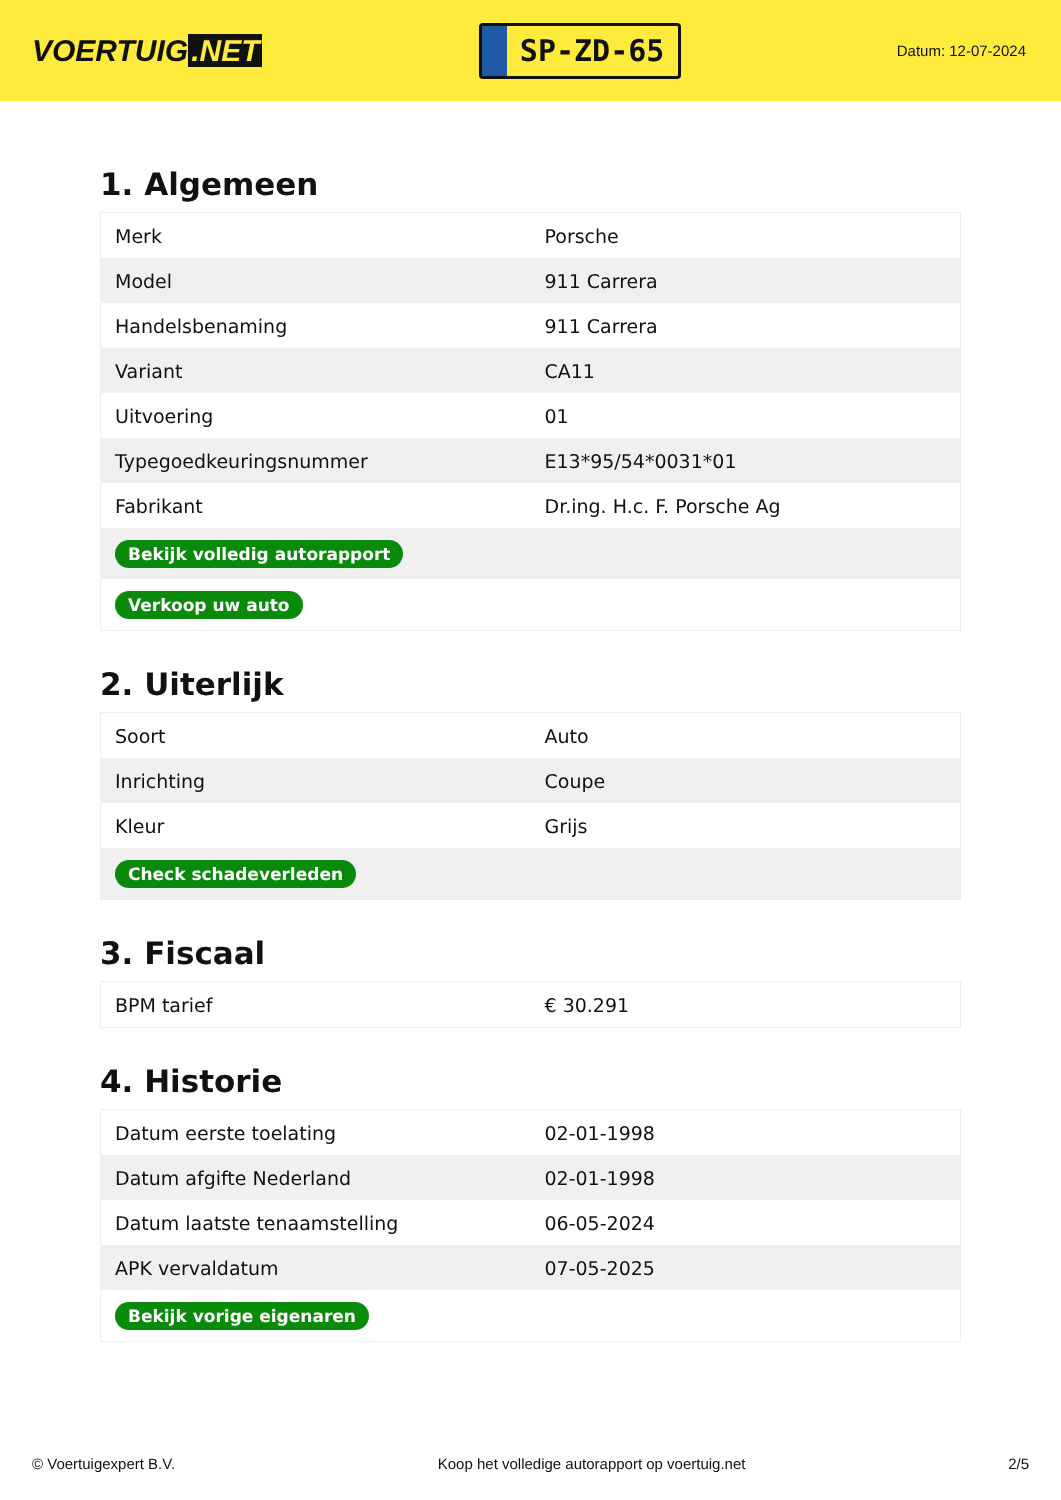VOERTUIG.NET
SP-ZD-65
Datum: 12-07-2024
1. Algemeen
| Merk | Porsche |
| Model | 911 Carrera |
| Handelsbenaming | 911 Carrera |
| Variant | CA11 |
| Uitvoering | 01 |
| Typegoedkeuringsnummer | E13*95/54*0031*01 |
| Fabrikant | Dr.ing. H.c. F. Porsche Ag |
| Bekijk volledig autorapport | |
| Verkoop uw auto | |
2. Uiterlijk
| Soort | Auto |
| Inrichting | Coupe |
| Kleur | Grijs |
| Check schadeverleden | |
3. Fiscaal
| BPM tarief | € 30.291 |
4. Historie
| Datum eerste toelating | 02-01-1998 |
| Datum afgifte Nederland | 02-01-1998 |
| Datum laatste tenaamstelling | 06-05-2024 |
| APK vervaldatum | 07-05-2025 |
| Bekijk vorige eigenaren | |
© Voertuigexpert B.V. Koop het volledige autorapport op voertuig.net 2/5